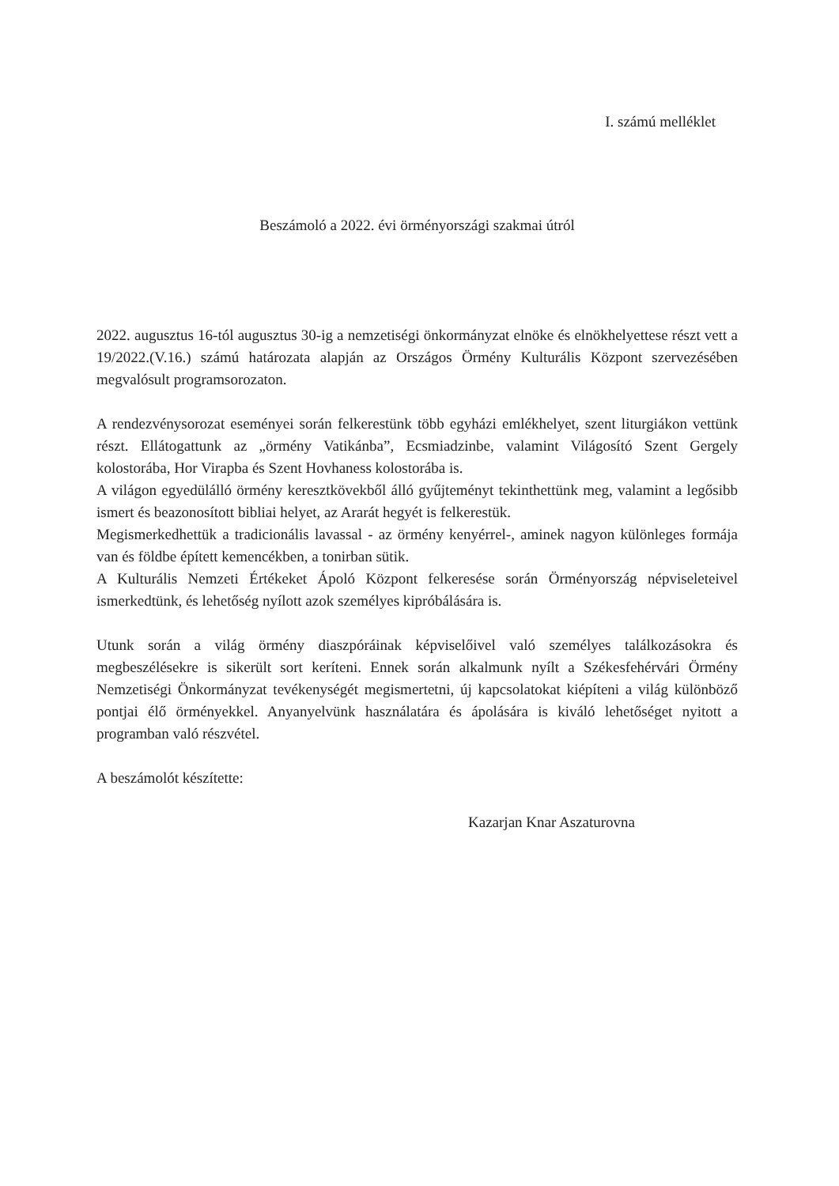I. számú melléklet
Beszámoló a 2022. évi örményországi szakmai útról
2022. augusztus 16-tól augusztus 30-ig a nemzetiségi önkormányzat elnöke és elnökhelyettese részt vett a 19/2022.(V.16.) számú határozata alapján az Országos Örmény Kulturális Központ szervezésében megvalósult programsorozaton.
A rendezvénysorozat eseményei során felkerestünk több egyházi emlékhelyet, szent liturgiákon vettünk részt. Ellátogattunk az „örmény Vatikánba”, Ecsmiadzinbe, valamint Világosító Szent Gergely kolostorába, Hor Virapba és Szent Hovhaness kolostorába is.
A világon egyedülálló örmény keresztkövekből álló gyűjteményt tekinthettünk meg, valamint a legősibb ismert és beazonosított bibliai helyet, az Ararát hegyét is felkerestük.
Megismerkedhettük a tradicionális lavassal - az örmény kenyérrel-, aminek nagyon különleges formája van és földbe épített kemencékben, a tonirban sütik.
A Kulturális Nemzeti Értékeket Ápoló Központ felkeresése során Örményország népviseleteivel ismerkedtünk, és lehetőség nyílott azok személyes kipróbálására is.
Utunk során a világ örmény diaszpóráinak képviselőivel való személyes találkozásokra és megbeszélésekre is sikerült sort keríteni. Ennek során alkalmunk nyílt a Székesfehérvári Örmény Nemzetiségi Önkormányzat tevékenységét megismertetni, új kapcsolatokat kiépíteni a világ különböző pontjai élő örményekkel. Anyanyelvünk használatára és ápolására is kiváló lehetőséget nyitott a programban való részvétel.
A beszámolót készítette:
Kazarjan Knar Aszaturovna